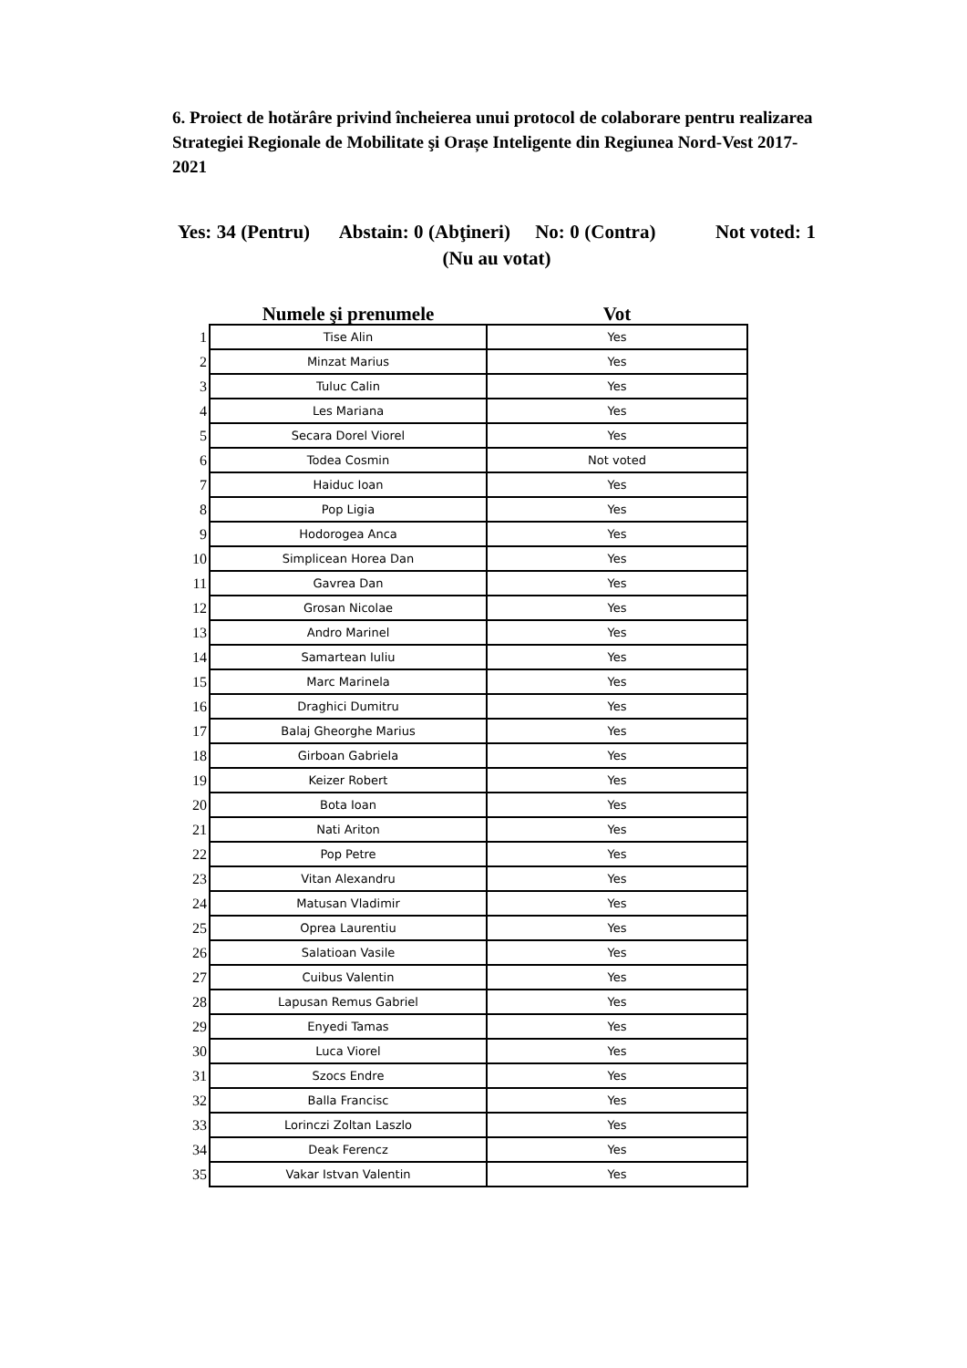6. Proiect de hotărâre privind încheierea unui protocol de colaborare pentru realizarea Strategiei Regionale de Mobilitate şi Orașe Inteligente din Regiunea Nord-Vest 2017-2021
Yes: 34 (Pentru) Abstain: 0 (Abţineri) No: 0 (Contra) Not voted: 1 (Nu au votat)
| | Numele şi prenumele | Vot |
| --- | --- | --- |
| 1 | Tise Alin | Yes |
| 2 | Minzat Marius | Yes |
| 3 | Tuluc Calin | Yes |
| 4 | Les Mariana | Yes |
| 5 | Secara Dorel Viorel | Yes |
| 6 | Todea Cosmin | Not voted |
| 7 | Haiduc Ioan | Yes |
| 8 | Pop Ligia | Yes |
| 9 | Hodorogea Anca | Yes |
| 10 | Simplicean Horea Dan | Yes |
| 11 | Gavrea Dan | Yes |
| 12 | Grosan Nicolae | Yes |
| 13 | Andro Marinel | Yes |
| 14 | Samartean Iuliu | Yes |
| 15 | Marc Marinela | Yes |
| 16 | Draghici Dumitru | Yes |
| 17 | Balaj Gheorghe Marius | Yes |
| 18 | Girboan Gabriela | Yes |
| 19 | Keizer Robert | Yes |
| 20 | Bota Ioan | Yes |
| 21 | Nati Ariton | Yes |
| 22 | Pop Petre | Yes |
| 23 | Vitan Alexandru | Yes |
| 24 | Matusan Vladimir | Yes |
| 25 | Oprea Laurentiu | Yes |
| 26 | Salatioan Vasile | Yes |
| 27 | Cuibus Valentin | Yes |
| 28 | Lapusan Remus Gabriel | Yes |
| 29 | Enyedi Tamas | Yes |
| 30 | Luca Viorel | Yes |
| 31 | Szocs Endre | Yes |
| 32 | Balla Francisc | Yes |
| 33 | Lorinczi Zoltan Laszlo | Yes |
| 34 | Deak Ferencz | Yes |
| 35 | Vakar Istvan Valentin | Yes |